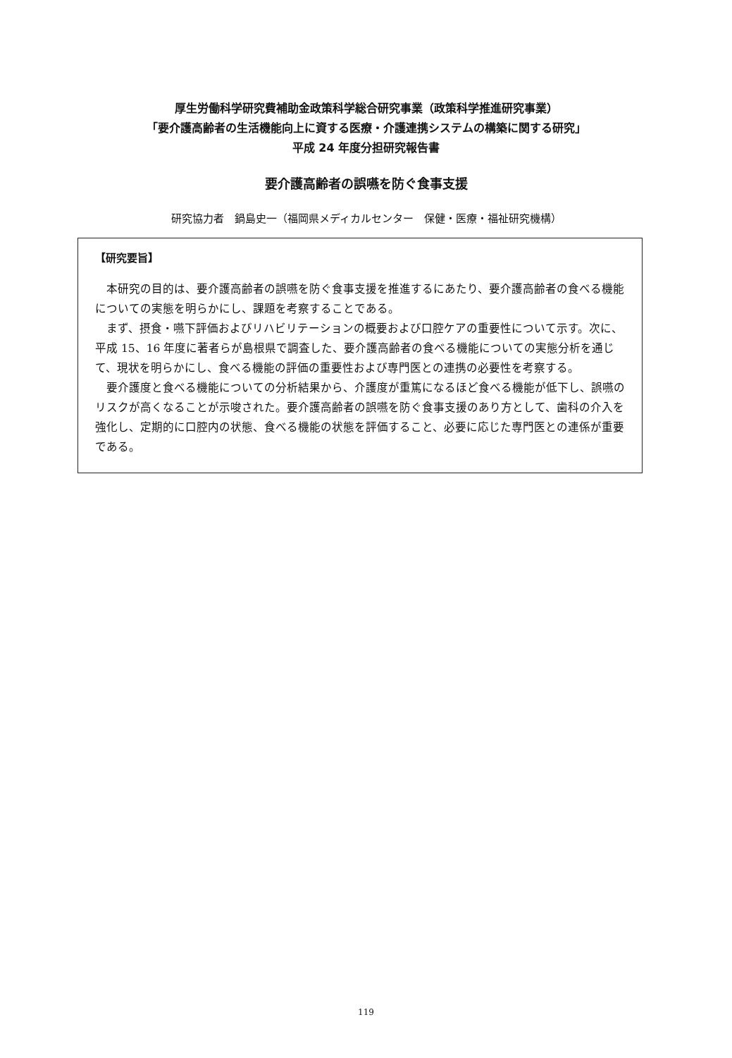厚生労働科学研究費補助金政策科学総合研究事業（政策科学推進研究事業）
「要介護高齢者の生活機能向上に資する医療・介護連携システムの構築に関する研究」
平成 24 年度分担研究報告書
要介護高齢者の誤嚥を防ぐ食事支援
研究協力者　鍋島史一（福岡県メディカルセンター　保健・医療・福祉研究機構）
【研究要旨】
本研究の目的は、要介護高齢者の誤嚥を防ぐ食事支援を推進するにあたり、要介護高齢者の食べる機能についての実態を明らかにし、課題を考察することである。
まず、摂食・嚥下評価およびリハビリテーションの概要および口腔ケアの重要性について示す。次に、平成 15、16 年度に著者らが島根県で調査した、要介護高齢者の食べる機能についての実態分析を通じて、現状を明らかにし、食べる機能の評価の重要性および専門医との連携の必要性を考察する。
要介護度と食べる機能についての分析結果から、介護度が重篤になるほど食べる機能が低下し、誤嚥のリスクが高くなることが示唆された。要介護高齢者の誤嚥を防ぐ食事支援のあり方として、歯科の介入を強化し、定期的に口腔内の状態、食べる機能の状態を評価すること、必要に応じた専門医との連係が重要である。
119